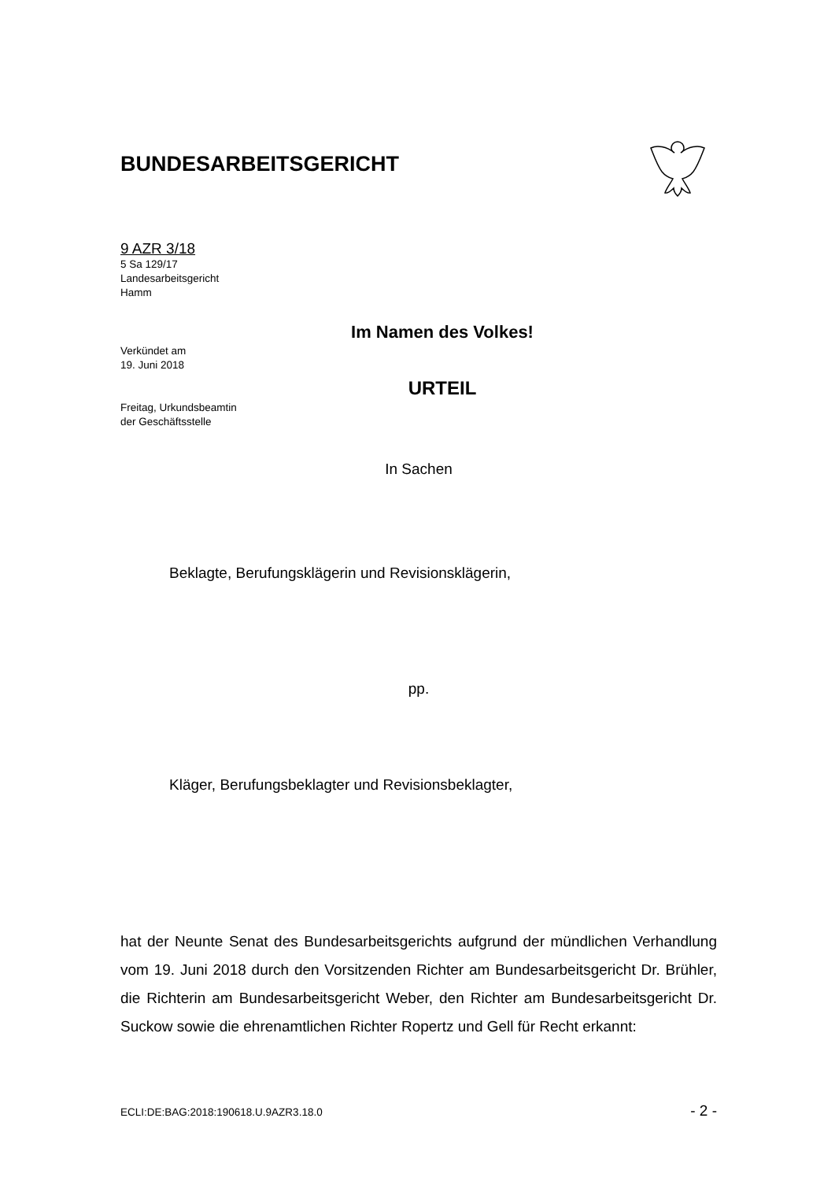BUNDESARBEITSGERICHT
9 AZR 3/18
5 Sa 129/17
Landesarbeitsgericht
Hamm
Verkündet am
19. Juni 2018
Freitag, Urkundsbeamtin
der Geschäftsstelle
Im Namen des Volkes!
URTEIL
In Sachen
Beklagte, Berufungsklägerin und Revisionsklägerin,
pp.
Kläger, Berufungsbeklagter und Revisionsbeklagter,
hat der Neunte Senat des Bundesarbeitsgerichts aufgrund der mündlichen Verhandlung vom 19. Juni 2018 durch den Vorsitzenden Richter am Bundesarbeitsgericht Dr. Brühler, die Richterin am Bundesarbeitsgericht Weber, den Richter am Bundesarbeitsgericht Dr. Suckow sowie die ehrenamtlichen Richter Ropertz und Gell für Recht erkannt:
ECLI:DE:BAG:2018:190618.U.9AZR3.18.0 - 2 -